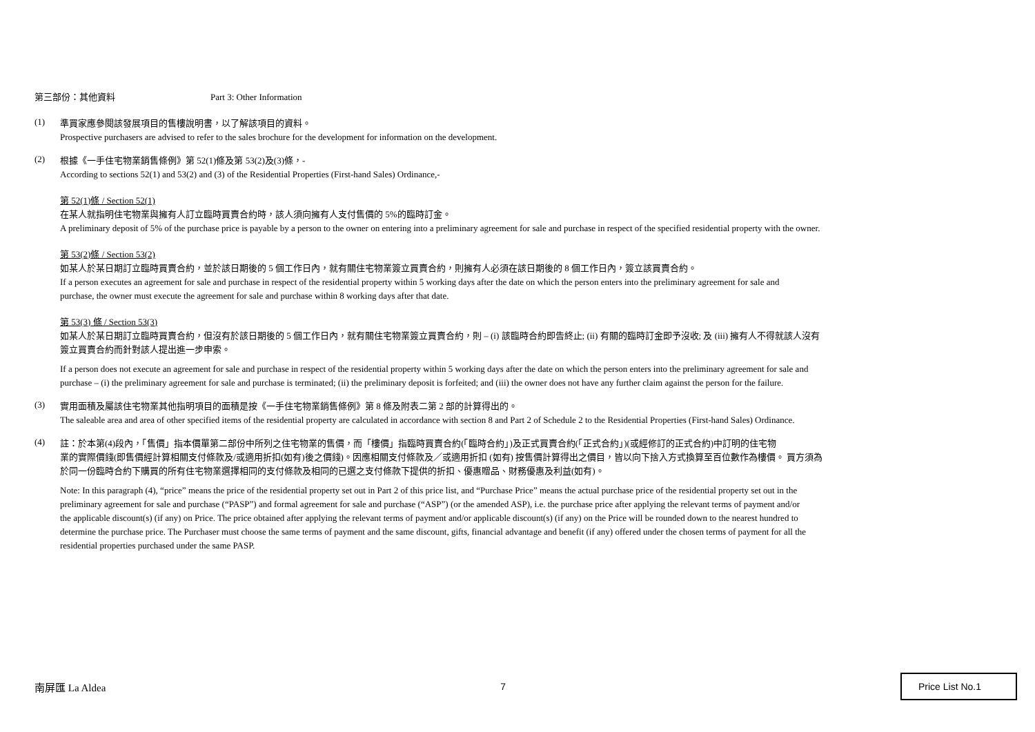第三部份：其他資料 Part 3: Other Information
(1)
準買家應參閱該發展項目的售樓說明書，以了解該項目的資料。
Prospective purchasers are advised to refer to the sales brochure for the development for information on the development.
(2)
根據《一手住宅物業銷售條例》第 52(1)條及第 53(2)及(3)條，-
According to sections 52(1) and 53(2) and (3) of the Residential Properties (First-hand Sales) Ordinance,-
第 52(1)條 / Section 52(1)
在某人就指明住宅物業與擁有人訂立臨時買賣合約時，該人須向擁有人支付售價的 5%的臨時訂金。
A preliminary deposit of 5% of the purchase price is payable by a person to the owner on entering into a preliminary agreement for sale and purchase in respect of the specified residential property with the owner.
第 53(2)條 / Section 53(2)
如某人於某日期訂立臨時買賣合約，並於該日期後的 5 個工作日內，就有關住宅物業簽立買賣合約，則擁有人必須在該日期後的 8 個工作日內，簽立該買賣合約。
If a person executes an agreement for sale and purchase in respect of the residential property within 5 working days after the date on which the person enters into the preliminary agreement for sale and
purchase, the owner must execute the agreement for sale and purchase within 8 working days after that date.
第 53(3) 條 / Section 53(3)
如某人於某日期訂立臨時買賣合約，但沒有於該日期後的 5 個工作日內，就有關住宅物業簽立買賣合約，則 – (i) 該臨時合約即告終止; (ii) 有關的臨時訂金即予沒收; 及 (iii) 擁有人不得就該人沒有
簽立買賣合約而針對該人提出進一步申索。
If a person does not execute an agreement for sale and purchase in respect of the residential property within 5 working days after the date on which the person enters into the preliminary agreement for sale and
purchase – (i) the preliminary agreement for sale and purchase is terminated; (ii) the preliminary deposit is forfeited; and (iii) the owner does not have any further claim against the person for the failure.
(3)
實用面積及屬該住宅物業其他指明項目的面積是按《一手住宅物業銷售條例》第 8 條及附表二第 2 部的計算得出的。
The saleable area and area of other specified items of the residential property are calculated in accordance with section 8 and Part 2 of Schedule 2 to the Residential Properties (First-hand Sales) Ordinance.
(4)
註：於本第(4)段內，「售價」指本價單第二部份中所列之住宅物業的售價，而「樓價」指臨時買賣合約(「臨時合約」)及正式買賣合約(「正式合約」)(或經修訂的正式合約)中訂明的住宅物
業的實際價錢(即售價經計算相關支付條款及/或適用折扣(如有)後之價錢)。因應相關支付條款及／或適用折扣 (如有) 按售價計算得出之價目，皆以向下捨入方式換算至百位數作為樓價。 買方須為
於同一份臨時合約下購買的所有住宅物業選擇相同的支付條款及相同的已選之支付條款下提供的折扣、優惠贈品、財務優惠及利益(如有)。
Note: In this paragraph (4), “price” means the price of the residential property set out in Part 2 of this price list, and “Purchase Price” means the actual purchase price of the residential property set out in the
preliminary agreement for sale and purchase (“PASP”) and formal agreement for sale and purchase (“ASP”) (or the amended ASP), i.e. the purchase price after applying the relevant terms of payment and/or
the applicable discount(s) (if any) on Price. The price obtained after applying the relevant terms of payment and/or applicable discount(s) (if any) on the Price will be rounded down to the nearest hundred to
determine the purchase price. The Purchaser must choose the same terms of payment and the same discount, gifts, financial advantage and benefit (if any) offered under the chosen terms of payment for all the
residential properties purchased under the same PASP.
南屏匯 La Aldea 7 Price List No.1